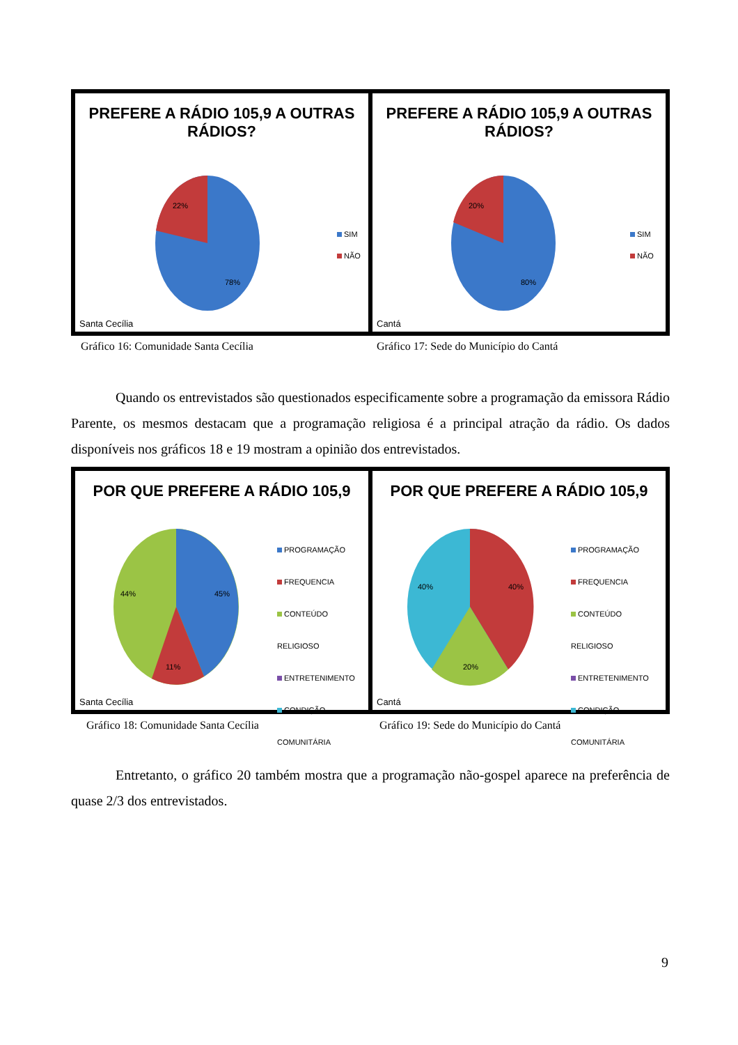PREFERE A RÁDIO 105,9 A OUTRAS
RÁDIOS?
22%
78%
SIM
NÃO
Santa Cecília
PREFERE A RÁDIO 105,9 A OUTRAS
RÁDIOS?
20%
80%
SIM
NÃO
Cantá
Gráfico 16: Comunidade Santa Cecília
Gráfico 17: Sede do Município do Cantá
Quando os entrevistados são questionados especificamente sobre a programação da emissora Rádio Parente, os mesmos destacam que a programação religiosa é a principal atração da rádio. Os dados disponíveis nos gráficos 18 e 19 mostram a opinião dos entrevistados.
POR QUE PREFERE A RÁDIO 105,9
44%
45%
11%
PROGRAMAÇÃO
FREQUENCIA
CONTEÚDO RELIGIOSO
ENTRETENIMENTO
CONDIÇÃO COMUNITÁRIA
Santa Cecília
POR QUE PREFERE A RÁDIO 105,9
40%
40%
20%
PROGRAMAÇÃO
FREQUENCIA
CONTEÚDO RELIGIOSO
ENTRETENIMENTO
CONDIÇÃO COMUNITÁRIA
Cantá
Gráfico 18: Comunidade Santa Cecília
Gráfico 19: Sede do Município do Cantá
Entretanto, o gráfico 20 também mostra que a programação não-gospel aparece na preferência de quase 2/3 dos entrevistados.
9